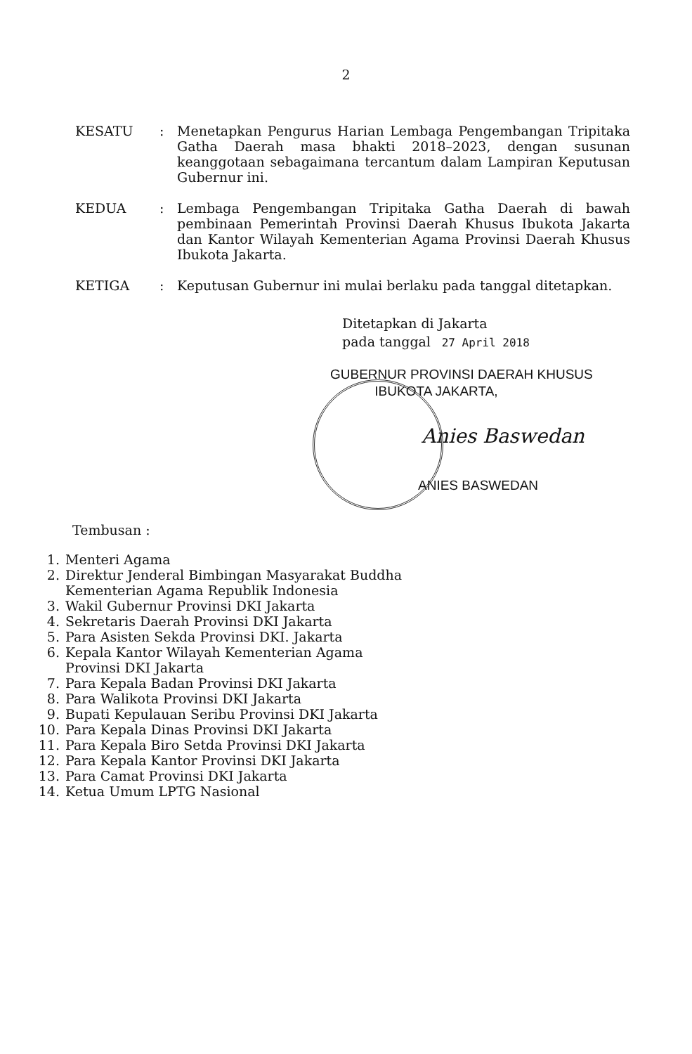2
KESATU : Menetapkan Pengurus Harian Lembaga Pengembangan Tripitaka Gatha Daerah masa bhakti 2018–2023, dengan susunan keanggotaan sebagaimana tercantum dalam Lampiran Keputusan Gubernur ini.
KEDUA : Lembaga Pengembangan Tripitaka Gatha Daerah di bawah pembinaan Pemerintah Provinsi Daerah Khusus Ibukota Jakarta dan Kantor Wilayah Kementerian Agama Provinsi Daerah Khusus Ibukota Jakarta.
KETIGA : Keputusan Gubernur ini mulai berlaku pada tanggal ditetapkan.
Ditetapkan di Jakarta
pada tanggal 27 April 2018
GUBERNUR PROVINSI DAERAH KHUSUS
IBUKOTA JAKARTA,
Anies Baswedan
ANIES BASWEDAN
Tembusan :
1. Menteri Agama
2. Direktur Jenderal Bimbingan Masyarakat Buddha
Kementerian Agama Republik Indonesia
3. Wakil Gubernur Provinsi DKI Jakarta
4. Sekretaris Daerah Provinsi DKI Jakarta
5. Para Asisten Sekda Provinsi DKI. Jakarta
6. Kepala Kantor Wilayah Kementerian Agama
Provinsi DKI Jakarta
7. Para Kepala Badan Provinsi DKI Jakarta
8. Para Walikota Provinsi DKI Jakarta
9. Bupati Kepulauan Seribu Provinsi DKI Jakarta
10. Para Kepala Dinas Provinsi DKI Jakarta
11. Para Kepala Biro Setda Provinsi DKI Jakarta
12. Para Kepala Kantor Provinsi DKI Jakarta
13. Para Camat Provinsi DKI Jakarta
14. Ketua Umum LPTG Nasional